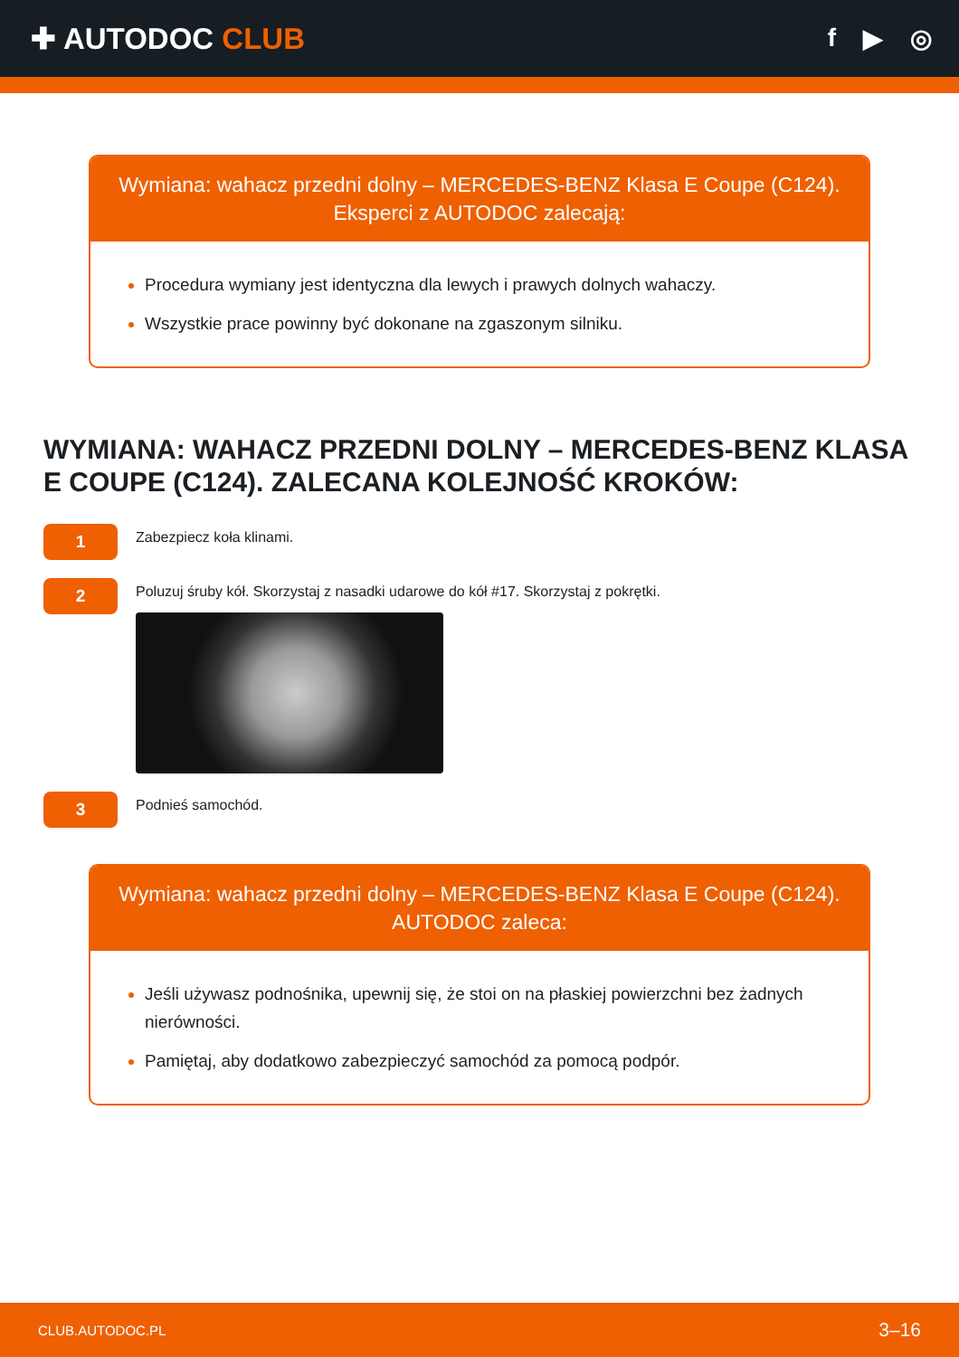✚ AUTODOC CLUB
f ▶ ◎
Wymiana: wahacz przedni dolny – MERCEDES-BENZ Klasa E Coupe (C124).
Eksperci z AUTODOC zalecają:
Procedura wymiany jest identyczna dla lewych i prawych dolnych wahaczy.
Wszystkie prace powinny być dokonane na zgaszonym silniku.
WYMIANA: WAHACZ PRZEDNI DOLNY – MERCEDES-BENZ KLASA E COUPE (C124). ZALECANA KOLEJNOŚĆ KROKÓW:
1
Zabezpiecz koła klinami.
2
Poluzuj śruby kół. Skorzystaj z nasadki udarowe do kół #17. Skorzystaj z pokrętki.
3
Podnieś samochód.
Wymiana: wahacz przedni dolny – MERCEDES-BENZ Klasa E Coupe (C124).
AUTODOC zaleca:
Jeśli używasz podnośnika, upewnij się, że stoi on na płaskiej powierzchni bez żadnych nierówności.
Pamiętaj, aby dodatkowo zabezpieczyć samochód za pomocą podpór.
CLUB.AUTODOC.PL 3–16